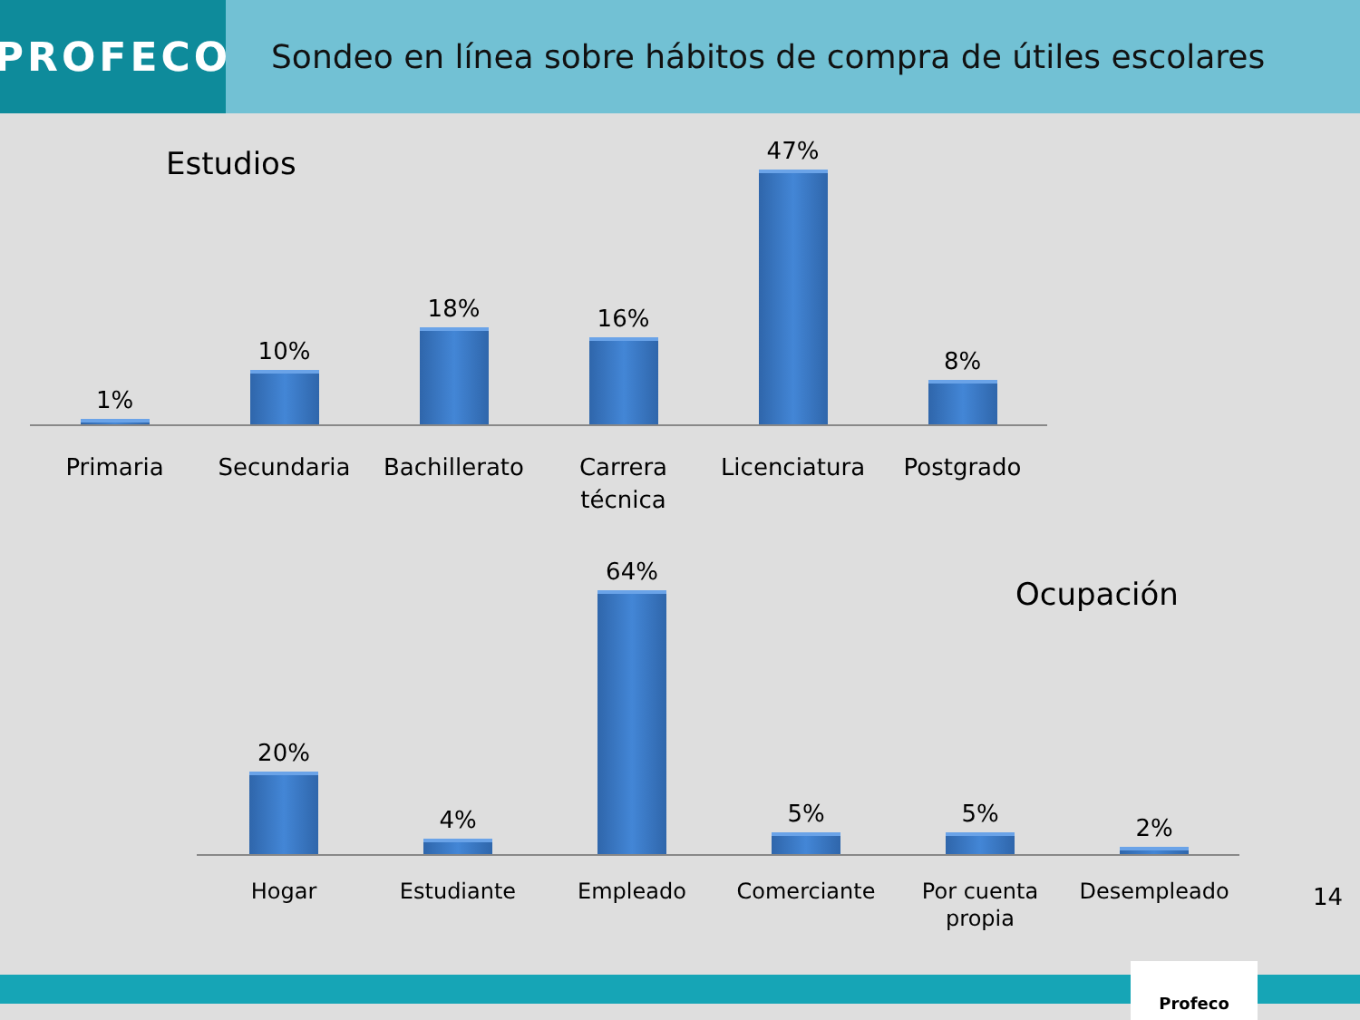PROFECO
Sondeo en línea sobre hábitos de compra de útiles escolares
Estudios
1%
10%
18%
16%
47%
8%
Primaria Secundaria Bachillerato
Carrera técnica
Licenciatura
Postgrado
Ocupación
20%
4%
64%
5%
5%
2%
Hogar Estudiante Empleado Comerciante Por cuenta propia
Desempleado
14
Profeco